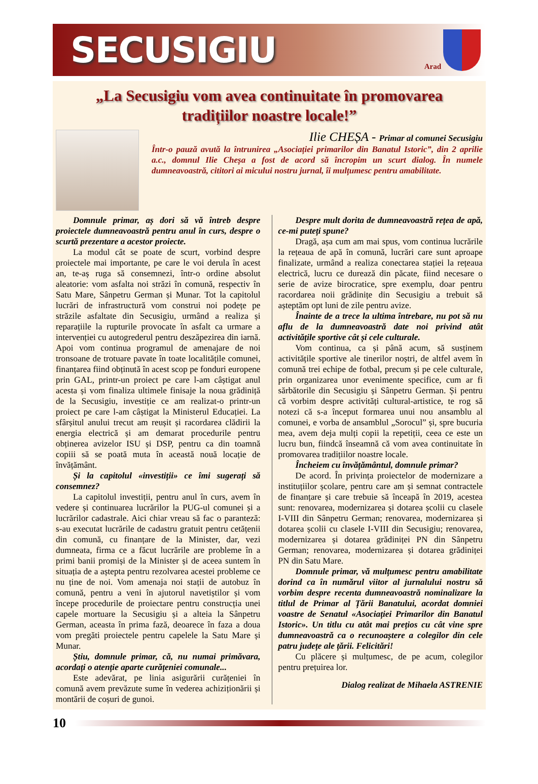SECUSIGIU
Arad
„La Secusigiu vom avea continuitate în promovarea tradițiilor noastre locale!”
Ilie CHEȘA - Primar al comunei Secusigiu
Într-o pauză avută la întrunirea „Asociației primarilor din Banatul Istoric”, din 2 aprilie a.c., domnul Ilie Cheșa a fost de acord să încropim un scurt dialog. În numele dumneavoastră, cititori ai micului nostru jurnal, îi mulțumesc pentru amabilitate.
Domnule primar, aș dori să vă întreb despre proiectele dumneavoastră pentru anul în curs, despre o scurtă prezentare a acestor proiecte.
La modul cât se poate de scurt, vorbind despre proiectele mai importante, pe care le voi derula în acest an, te-aș ruga să consemnezi, într-o ordine absolut aleatorie: vom asfalta noi străzi în comună, respectiv în Satu Mare, Sânpetru German și Munar. Tot la capitolul lucrări de infrastructură vom construi noi podețe pe străzile asfaltate din Secusigiu, urmând a realiza și reparațiile la rupturile provocate în asfalt ca urmare a intervenției cu autogrederul pentru deszăpezirea din iarnă. Apoi vom continua programul de amenajare de noi tronsoane de trotuare pavate în toate localitățile comunei, finanțarea fiind obținută în acest scop pe fonduri europene prin GAL, printr-un proiect pe care l-am câștigat anul acesta și vom finaliza ultimele finisaje la noua grădiniță de la Secusigiu, investiție ce am realizat-o printr-un proiect pe care l-am câștigat la Ministerul Educației. La sfârșitul anului trecut am reușit și racordarea clădirii la energia electrică și am demarat procedurile pentru obținerea avizelor ISU și DSP, pentru ca din toamnă copiii să se poată muta în această nouă locație de învățământ.
Și la capitolul «investiții» ce îmi sugerați să consemnez?
La capitolul investiții, pentru anul în curs, avem în vedere și continuarea lucrărilor la PUG-ul comunei și a lucrărilor cadastrale. Aici chiar vreau să fac o paranteză: s-au executat lucrările de cadastru gratuit pentru cetățenii din comună, cu finanțare de la Minister, dar, vezi dumneata, firma ce a făcut lucrările are probleme în a primi banii promiși de la Minister și de aceea suntem în situația de a aștepta pentru rezolvarea acestei probleme ce nu ține de noi. Vom amenaja noi stații de autobuz în comună, pentru a veni în ajutorul navetiștilor și vom începe procedurile de proiectare pentru construcția unei capele mortuare la Secusigiu și a alteia la Sânpetru German, aceasta în prima fază, deoarece în faza a doua vom pregăti proiectele pentru capelele la Satu Mare și Munar.
Știu, domnule primar, că, nu numai primăvara, acordați o atenție aparte curățeniei comunale...
Este adevărat, pe linia asigurării curățeniei în comună avem prevăzute sume în vederea achiziționării și montării de coșuri de gunoi.
Despre mult dorita de dumneavoastră rețea de apă, ce-mi puteți spune?
Dragă, așa cum am mai spus, vom continua lucrările la rețeaua de apă în comună, lucrări care sunt aproape finalizate, urmând a realiza conectarea stației la rețeaua electrică, lucru ce durează din păcate, fiind necesare o serie de avize birocratice, spre exemplu, doar pentru racordarea noii grădinițe din Secusigiu a trebuit să așteptăm opt luni de zile pentru avize.
Înainte de a trece la ultima întrebare, nu pot să nu aflu de la dumneavoastră date noi privind atât activitățile sportive cât și cele culturale.
Vom continua, ca și până acum, să susținem activitățile sportive ale tinerilor noștri, de altfel avem în comună trei echipe de fotbal, precum și pe cele culturale, prin organizarea unor evenimente specifice, cum ar fi sărbătorile din Secusigiu și Sânpetru German. Și pentru că vorbim despre activități cultural-artistice, te rog să notezi că s-a început formarea unui nou ansamblu al comunei, e vorba de ansamblul „Sorocul” și, spre bucuria mea, avem deja mulți copii la repetiții, ceea ce este un lucru bun, fiindcă înseamnă că vom avea continuitate în promovarea tradițiilor noastre locale.
Încheiem cu învățământul, domnule primar?
De acord. În privința proiectelor de modernizare a instituțiilor școlare, pentru care am și semnat contractele de finanțare și care trebuie să înceapă în 2019, acestea sunt: renovarea, modernizarea și dotarea școlii cu clasele I-VIII din Sânpetru German; renovarea, modernizarea și dotarea școlii cu clasele I-VIII din Secusigiu; renovarea, modernizarea și dotarea grădiniței PN din Sânpetru German; renovarea, modernizarea și dotarea grădiniței PN din Satu Mare.
Domnule primar, vă mulțumesc pentru amabilitate dorind ca în numărul viitor al jurnalului nostru să vorbim despre recenta dumneavoastră nominalizare la titlul de Primar al Țării Banatului, acordat domniei voastre de Senatul «Asociației Primarilor din Banatul Istoric». Un titlu cu atât mai prețios cu cât vine spre dumneavoastră ca o recunoaștere a colegilor din cele patru județe ale țării. Felicitări!
Cu plăcere și mulțumesc, de pe acum, colegilor pentru prețuirea lor.
Dialog realizat de Mihaela ASTRENIE
10